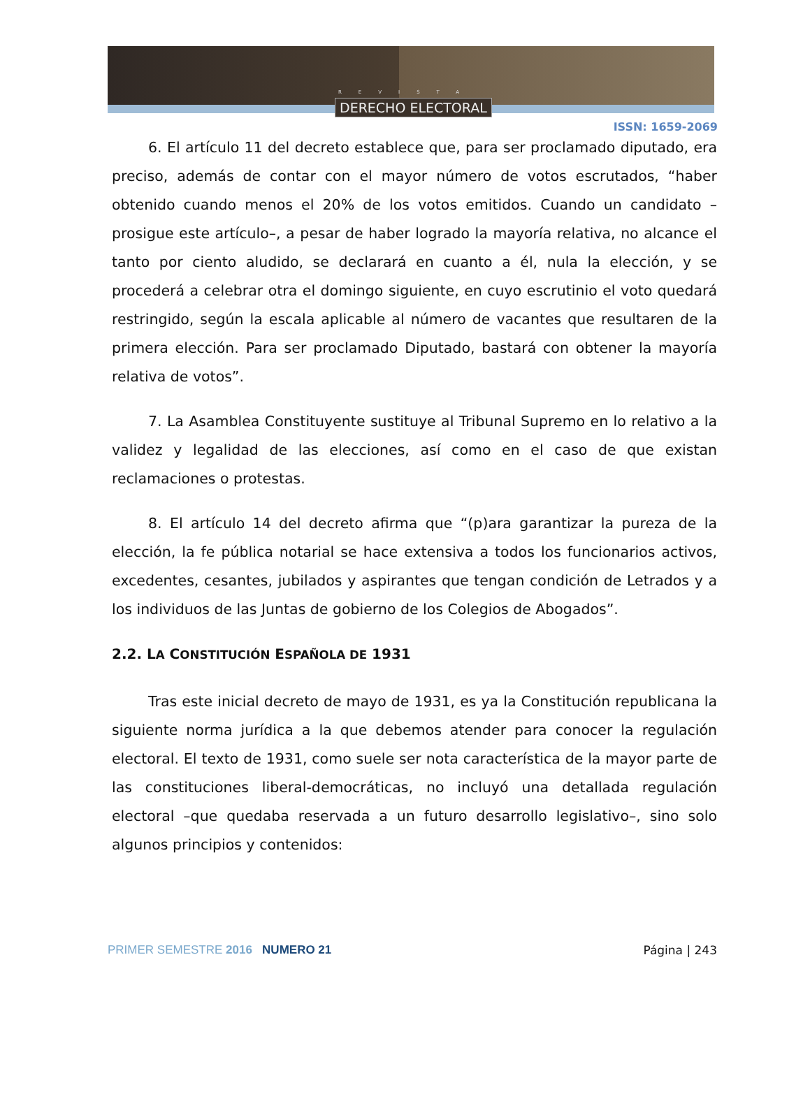REVISTA
DERECHO ELECTORAL
ISSN: 1659-2069
6. El artículo 11 del decreto establece que, para ser proclamado diputado, era preciso, además de contar con el mayor número de votos escrutados, “haber obtenido cuando menos el 20% de los votos emitidos. Cuando un candidato –prosigue este artículo–, a pesar de haber logrado la mayoría relativa, no alcance el tanto por ciento aludido, se declarará en cuanto a él, nula la elección, y se procederá a celebrar otra el domingo siguiente, en cuyo escrutinio el voto quedará restringido, según la escala aplicable al número de vacantes que resultaren de la primera elección. Para ser proclamado Diputado, bastará con obtener la mayoría relativa de votos”.
7. La Asamblea Constituyente sustituye al Tribunal Supremo en lo relativo a la validez y legalidad de las elecciones, así como en el caso de que existan reclamaciones o protestas.
8. El artículo 14 del decreto afirma que “(p)ara garantizar la pureza de la elección, la fe pública notarial se hace extensiva a todos los funcionarios activos, excedentes, cesantes, jubilados y aspirantes que tengan condición de Letrados y a los individuos de las Juntas de gobierno de los Colegios de Abogados”.
2.2. LA CONSTITUCIÓN ESPAÑOLA DE 1931
Tras este inicial decreto de mayo de 1931, es ya la Constitución republicana la siguiente norma jurídica a la que debemos atender para conocer la regulación electoral. El texto de 1931, como suele ser nota característica de la mayor parte de las constituciones liberal-democráticas, no incluyó una detallada regulación electoral –que quedaba reservada a un futuro desarrollo legislativo–, sino solo algunos principios y contenidos:
PRIMER SEMESTRE 2016 NUMERO 21 Página | 243